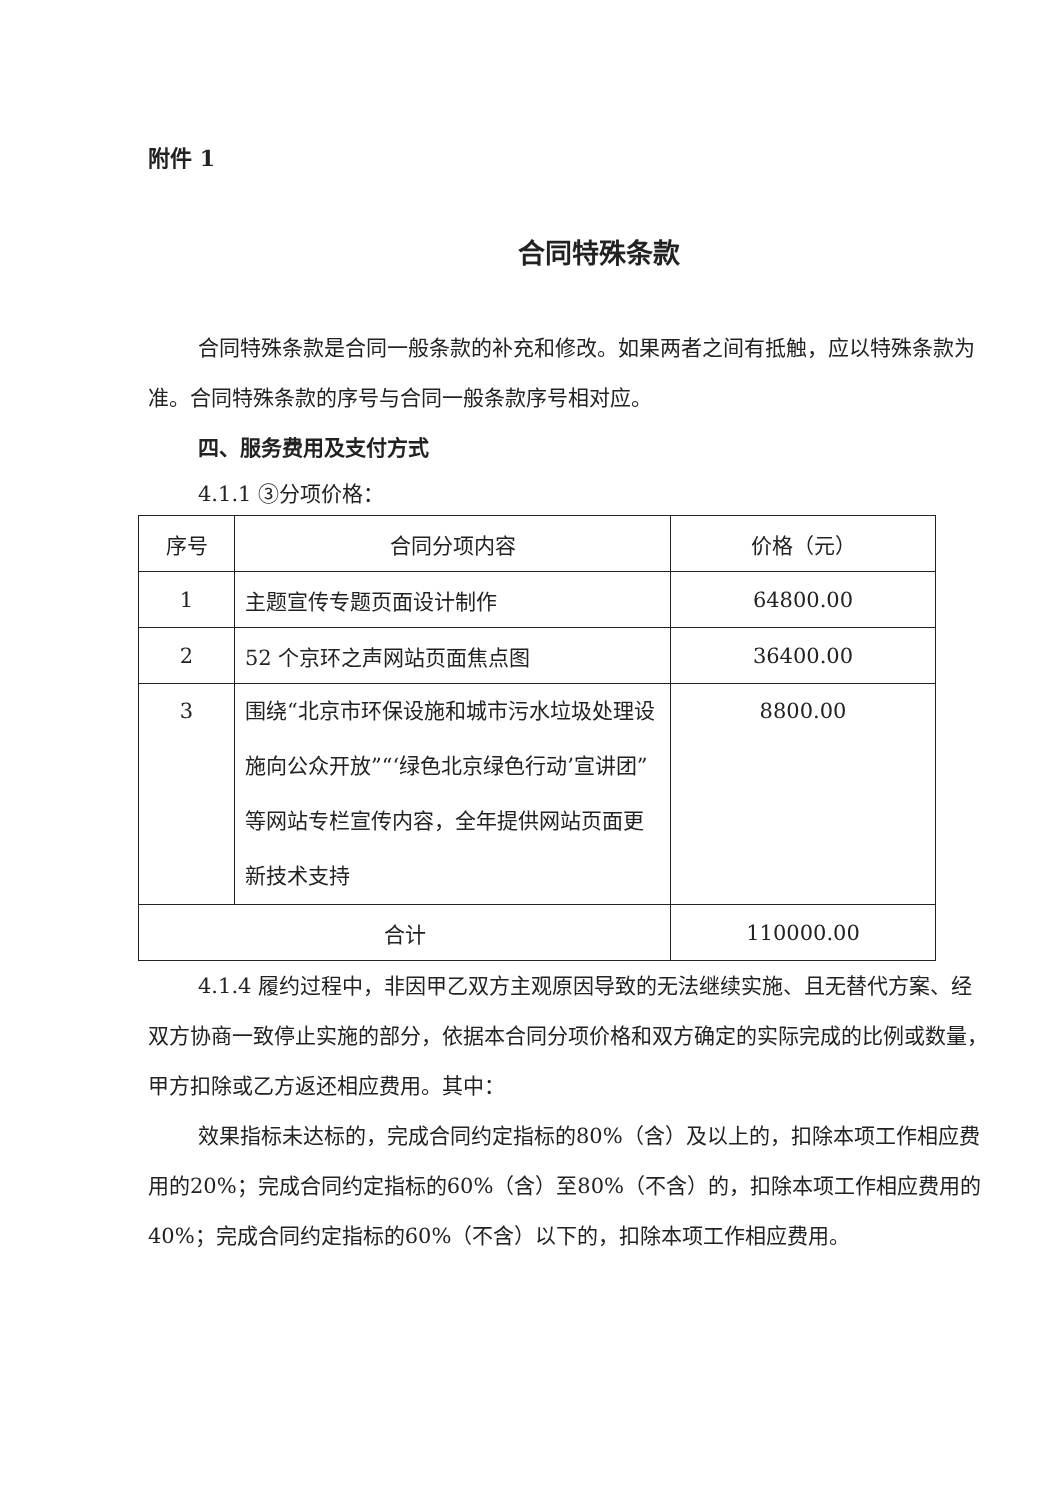附件 1
合同特殊条款
合同特殊条款是合同一般条款的补充和修改。如果两者之间有抵触，应以特殊条款为准。合同特殊条款的序号与合同一般条款序号相对应。
四、服务费用及支付方式
4.1.1 ③分项价格：
| 序号 | 合同分项内容 | 价格（元） |
| --- | --- | --- |
| 1 | 主题宣传专题页面设计制作 | 64800.00 |
| 2 | 52 个京环之声网站页面焦点图 | 36400.00 |
| 3 | 围绕“北京市环保设施和城市污水垃圾处理设施向公众开放”“‘绿色北京绿色行动’宣讲团”等网站专栏宣传内容，全年提供网站页面更新技术支持 | 8800.00 |
| 合计 | | 110000.00 |
4.1.4 履约过程中，非因甲乙双方主观原因导致的无法继续实施、且无替代方案、经双方协商一致停止实施的部分，依据本合同分项价格和双方确定的实际完成的比例或数量，甲方扣除或乙方返还相应费用。其中：
效果指标未达标的，完成合同约定指标的80%（含）及以上的，扣除本项工作相应费用的20%；完成合同约定指标的60%（含）至80%（不含）的，扣除本项工作相应费用的40%；完成合同约定指标的60%（不含）以下的，扣除本项工作相应费用。